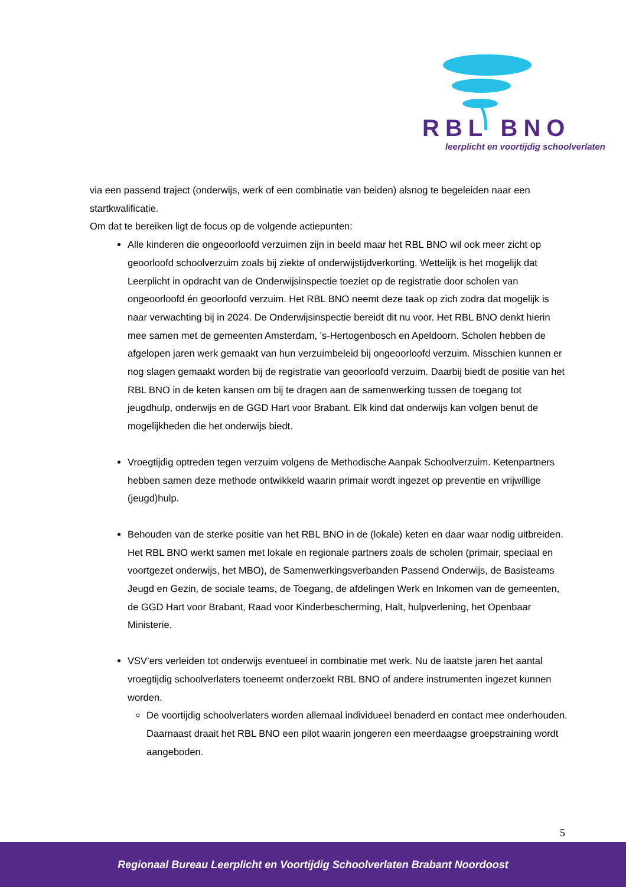RBL BNO
leerplicht en voortijdig schoolverlaten
via een passend traject (onderwijs, werk of een combinatie van beiden) alsnog te begeleiden naar een startkwalificatie.
Om dat te bereiken ligt de focus op de volgende actiepunten:
Alle kinderen die ongeoorloofd verzuimen zijn in beeld maar het RBL BNO wil ook meer zicht op geoorloofd schoolverzuim zoals bij ziekte of onderwijstijdverkorting. Wettelijk is het mogelijk dat Leerplicht in opdracht van de Onderwijsinspectie toeziet op de registratie door scholen van ongeoorloofd én geoorloofd verzuim. Het RBL BNO neemt deze taak op zich zodra dat mogelijk is naar verwachting bij in 2024. De Onderwijsinspectie bereidt dit nu voor. Het RBL BNO denkt hierin mee samen met de gemeenten Amsterdam, ’s-Hertogenbosch en Apeldoorn. Scholen hebben de afgelopen jaren werk gemaakt van hun verzuimbeleid bij ongeoorloofd verzuim. Misschien kunnen er nog slagen gemaakt worden bij de registratie van geoorloofd verzuim. Daarbij biedt de positie van het RBL BNO in de keten kansen om bij te dragen aan de samenwerking tussen de toegang tot jeugdhulp, onderwijs en de GGD Hart voor Brabant. Elk kind dat onderwijs kan volgen benut de mogelijkheden die het onderwijs biedt.
Vroegtijdig optreden tegen verzuim volgens de Methodische Aanpak Schoolverzuim. Ketenpartners hebben samen deze methode ontwikkeld waarin primair wordt ingezet op preventie en vrijwillige (jeugd)hulp.
Behouden van de sterke positie van het RBL BNO in de (lokale) keten en daar waar nodig uitbreiden. Het RBL BNO werkt samen met lokale en regionale partners zoals de scholen (primair, speciaal en voortgezet onderwijs, het MBO), de Samenwerkingsverbanden Passend Onderwijs, de Basisteams Jeugd en Gezin, de sociale teams, de Toegang, de afdelingen Werk en Inkomen van de gemeenten, de GGD Hart voor Brabant, Raad voor Kinderbescherming, Halt, hulpverlening, het Openbaar Ministerie.
VSV’ers verleiden tot onderwijs eventueel in combinatie met werk. Nu de laatste jaren het aantal vroegtijdig schoolverlaters toeneemt onderzoekt RBL BNO of andere instrumenten ingezet kunnen worden.
De voortijdig schoolverlaters worden allemaal individueel benaderd en contact mee onderhouden. Daarnaast draait het RBL BNO een pilot waarin jongeren een meerdaagse groepstraining wordt aangeboden.
5
Regionaal Bureau Leerplicht en Voortijdig Schoolverlaten Brabant Noordoost